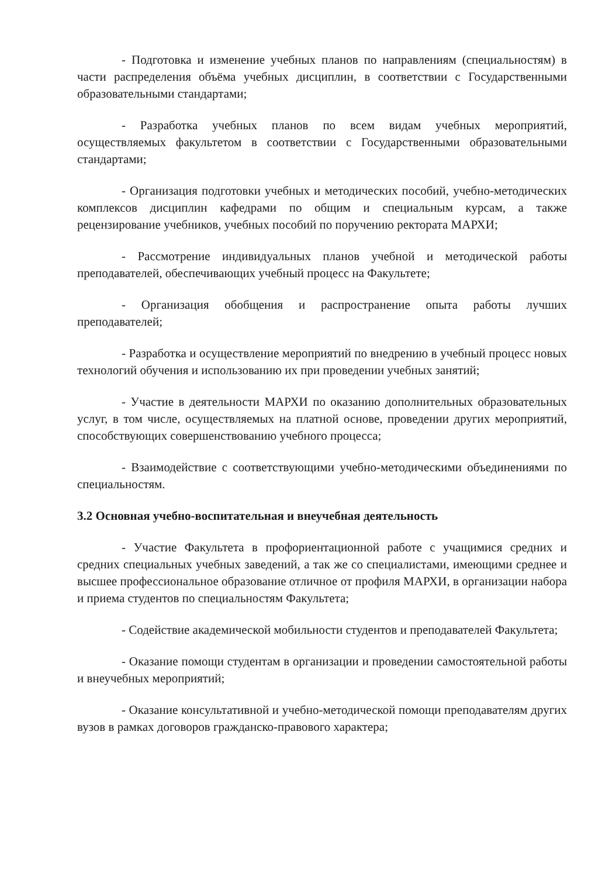- Подготовка и изменение учебных планов по направлениям (специальностям) в части распределения объёма учебных дисциплин, в соответствии с Государственными образовательными стандартами;
- Разработка учебных планов по всем видам учебных мероприятий, осуществляемых факультетом в соответствии с Государственными образовательными стандартами;
- Организация подготовки учебных и методических пособий, учебно-методических комплексов дисциплин кафедрами по общим и специальным курсам, а также рецензирование учебников, учебных пособий по поручению ректората МАРХИ;
- Рассмотрение индивидуальных планов учебной и методической работы преподавателей, обеспечивающих учебный процесс на Факультете;
- Организация обобщения и распространение опыта работы лучших преподавателей;
- Разработка и осуществление мероприятий по внедрению в учебный процесс новых технологий обучения и использованию их при проведении учебных занятий;
- Участие в деятельности МАРХИ по оказанию дополнительных образовательных услуг, в том числе, осуществляемых на платной основе, проведении других мероприятий, способствующих совершенствованию учебного процесса;
- Взаимодействие с соответствующими учебно-методическими объединениями по специальностям.
3.2 Основная учебно-воспитательная и внеучебная деятельность
- Участие Факультета в профориентационной работе с учащимися средних и средних специальных учебных заведений, а так же со специалистами, имеющими среднее и высшее профессиональное образование отличное от профиля МАРХИ, в организации набора и приема студентов по специальностям Факультета;
- Содействие академической мобильности студентов и преподавателей Факультета;
- Оказание помощи студентам в организации и проведении самостоятельной работы и внеучебных мероприятий;
- Оказание консультативной и учебно-методической помощи преподавателям других вузов в рамках договоров гражданско-правового характера;